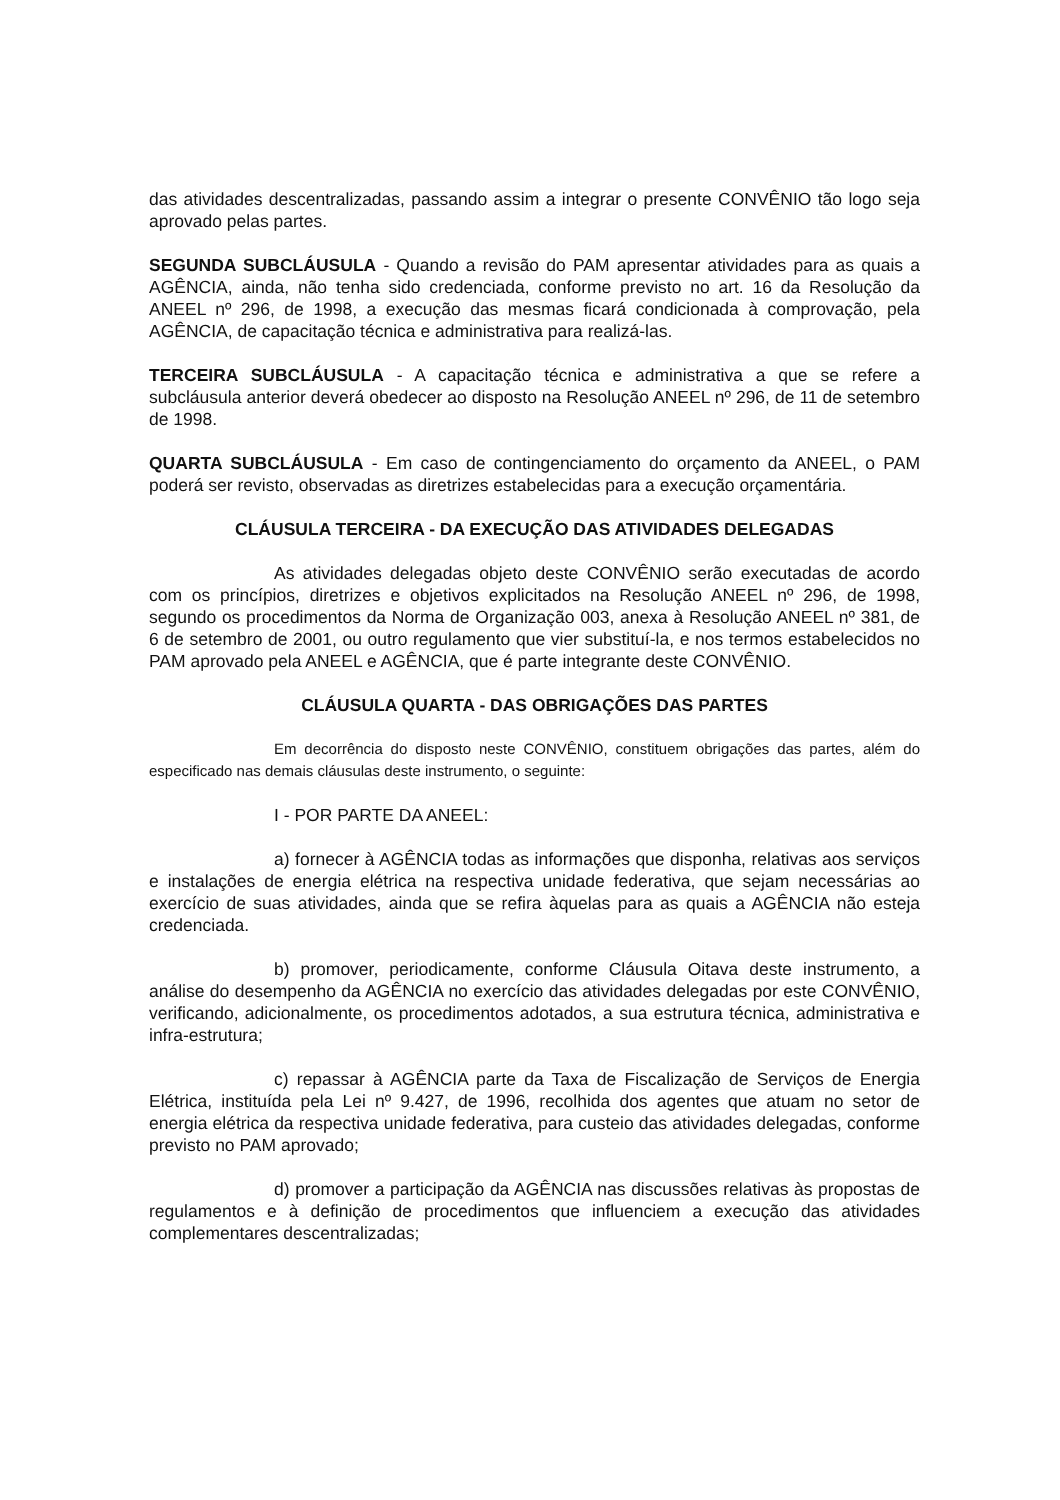das atividades descentralizadas, passando assim a integrar o presente CONVÊNIO tão logo seja aprovado pelas partes.
SEGUNDA SUBCLÁUSULA - Quando a revisão do PAM apresentar atividades para as quais a AGÊNCIA, ainda, não tenha sido credenciada, conforme previsto no art. 16 da Resolução da ANEEL nº 296, de 1998, a execução das mesmas ficará condicionada à comprovação, pela AGÊNCIA, de capacitação técnica e administrativa para realizá-las.
TERCEIRA SUBCLÁUSULA - A capacitação técnica e administrativa a que se refere a subcláusula anterior deverá obedecer ao disposto na Resolução ANEEL nº 296, de 11 de setembro de 1998.
QUARTA SUBCLÁUSULA - Em caso de contingenciamento do orçamento da ANEEL, o PAM poderá ser revisto, observadas as diretrizes estabelecidas para a execução orçamentária.
CLÁUSULA TERCEIRA - DA EXECUÇÃO DAS ATIVIDADES DELEGADAS
As atividades delegadas objeto deste CONVÊNIO serão executadas de acordo com os princípios, diretrizes e objetivos explicitados na Resolução ANEEL nº 296, de 1998, segundo os procedimentos da Norma de Organização 003, anexa à Resolução ANEEL nº 381, de 6 de setembro de 2001, ou outro regulamento que vier substituí-la, e nos termos estabelecidos no PAM aprovado pela ANEEL e AGÊNCIA, que é parte integrante deste CONVÊNIO.
CLÁUSULA QUARTA - DAS OBRIGAÇÕES DAS PARTES
Em decorrência do disposto neste CONVÊNIO, constituem obrigações das partes, além do especificado nas demais cláusulas deste instrumento, o seguinte:
I - POR PARTE DA ANEEL:
a) fornecer à AGÊNCIA todas as informações que disponha, relativas aos serviços e instalações de energia elétrica na respectiva unidade federativa, que sejam necessárias ao exercício de suas atividades, ainda que se refira àquelas para as quais a AGÊNCIA não esteja credenciada.
b) promover, periodicamente, conforme Cláusula Oitava deste instrumento, a análise do desempenho da AGÊNCIA no exercício das atividades delegadas por este CONVÊNIO, verificando, adicionalmente, os procedimentos adotados, a sua estrutura técnica, administrativa e infra-estrutura;
c) repassar à AGÊNCIA parte da Taxa de Fiscalização de Serviços de Energia Elétrica, instituída pela Lei nº 9.427, de 1996, recolhida dos agentes que atuam no setor de energia elétrica da respectiva unidade federativa, para custeio das atividades delegadas, conforme previsto no PAM aprovado;
d) promover a participação da AGÊNCIA nas discussões relativas às propostas de regulamentos e à definição de procedimentos que influenciem a execução das atividades complementares descentralizadas;